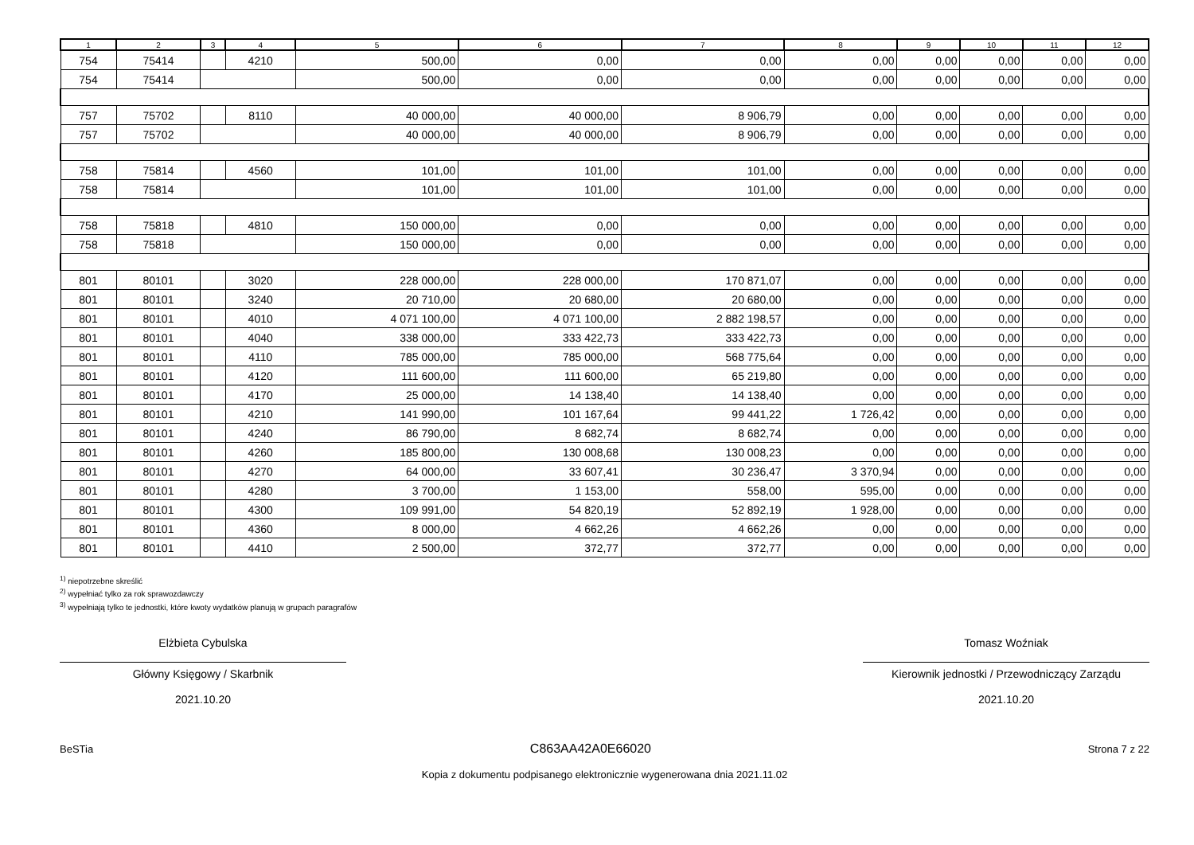| 1 | 2 | 3 | 4 | 5 | 6 | 7 | 8 | 9 | 10 | 11 | 12 |
| --- | --- | --- | --- | --- | --- | --- | --- | --- | --- | --- | --- |
| 754 | 75414 | | 4210 | 500,00 | 0,00 | 0,00 | 0,00 | 0,00 | 0,00 | 0,00 | 0,00 |
| 754 | 75414 | | | 500,00 | 0,00 | 0,00 | 0,00 | 0,00 | 0,00 | 0,00 | 0,00 |
| 757 | 75702 | | 8110 | 40 000,00 | 40 000,00 | 8 906,79 | 0,00 | 0,00 | 0,00 | 0,00 | 0,00 |
| 757 | 75702 | | | 40 000,00 | 40 000,00 | 8 906,79 | 0,00 | 0,00 | 0,00 | 0,00 | 0,00 |
| 758 | 75814 | | 4560 | 101,00 | 101,00 | 101,00 | 0,00 | 0,00 | 0,00 | 0,00 | 0,00 |
| 758 | 75814 | | | 101,00 | 101,00 | 101,00 | 0,00 | 0,00 | 0,00 | 0,00 | 0,00 |
| 758 | 75818 | | 4810 | 150 000,00 | 0,00 | 0,00 | 0,00 | 0,00 | 0,00 | 0,00 | 0,00 |
| 758 | 75818 | | | 150 000,00 | 0,00 | 0,00 | 0,00 | 0,00 | 0,00 | 0,00 | 0,00 |
| 801 | 80101 | | 3020 | 228 000,00 | 228 000,00 | 170 871,07 | 0,00 | 0,00 | 0,00 | 0,00 | 0,00 |
| 801 | 80101 | | 3240 | 20 710,00 | 20 680,00 | 20 680,00 | 0,00 | 0,00 | 0,00 | 0,00 | 0,00 |
| 801 | 80101 | | 4010 | 4 071 100,00 | 4 071 100,00 | 2 882 198,57 | 0,00 | 0,00 | 0,00 | 0,00 | 0,00 |
| 801 | 80101 | | 4040 | 338 000,00 | 333 422,73 | 333 422,73 | 0,00 | 0,00 | 0,00 | 0,00 | 0,00 |
| 801 | 80101 | | 4110 | 785 000,00 | 785 000,00 | 568 775,64 | 0,00 | 0,00 | 0,00 | 0,00 | 0,00 |
| 801 | 80101 | | 4120 | 111 600,00 | 111 600,00 | 65 219,80 | 0,00 | 0,00 | 0,00 | 0,00 | 0,00 |
| 801 | 80101 | | 4170 | 25 000,00 | 14 138,40 | 14 138,40 | 0,00 | 0,00 | 0,00 | 0,00 | 0,00 |
| 801 | 80101 | | 4210 | 141 990,00 | 101 167,64 | 99 441,22 | 1 726,42 | 0,00 | 0,00 | 0,00 | 0,00 |
| 801 | 80101 | | 4240 | 86 790,00 | 8 682,74 | 8 682,74 | 0,00 | 0,00 | 0,00 | 0,00 | 0,00 |
| 801 | 80101 | | 4260 | 185 800,00 | 130 008,68 | 130 008,23 | 0,00 | 0,00 | 0,00 | 0,00 | 0,00 |
| 801 | 80101 | | 4270 | 64 000,00 | 33 607,41 | 30 236,47 | 3 370,94 | 0,00 | 0,00 | 0,00 | 0,00 |
| 801 | 80101 | | 4280 | 3 700,00 | 1 153,00 | 558,00 | 595,00 | 0,00 | 0,00 | 0,00 | 0,00 |
| 801 | 80101 | | 4300 | 109 991,00 | 54 820,19 | 52 892,19 | 1 928,00 | 0,00 | 0,00 | 0,00 | 0,00 |
| 801 | 80101 | | 4360 | 8 000,00 | 4 662,26 | 4 662,26 | 0,00 | 0,00 | 0,00 | 0,00 | 0,00 |
| 801 | 80101 | | 4410 | 2 500,00 | 372,77 | 372,77 | 0,00 | 0,00 | 0,00 | 0,00 | 0,00 |
<sup>1)</sup> niepotrzebne skreślić
<sup>2)</sup> wypełniać tylko za rok sprawozdawczy
<sup>3)</sup> wypełniają tylko te jednostki, które kwoty wydatków planują w grupach paragrafów
Elżbieta Cybulska
Główny Księgowy / Skarbnik
2021.10.20
Tomasz Woźniak
Kierownik jednostki / Przewodniczący Zarządu
2021.10.20
BeSTia C863AA42A0E66020 Strona 7 z 22
Kopia z dokumentu podpisanego elektronicznie wygenerowana dnia 2021.11.02